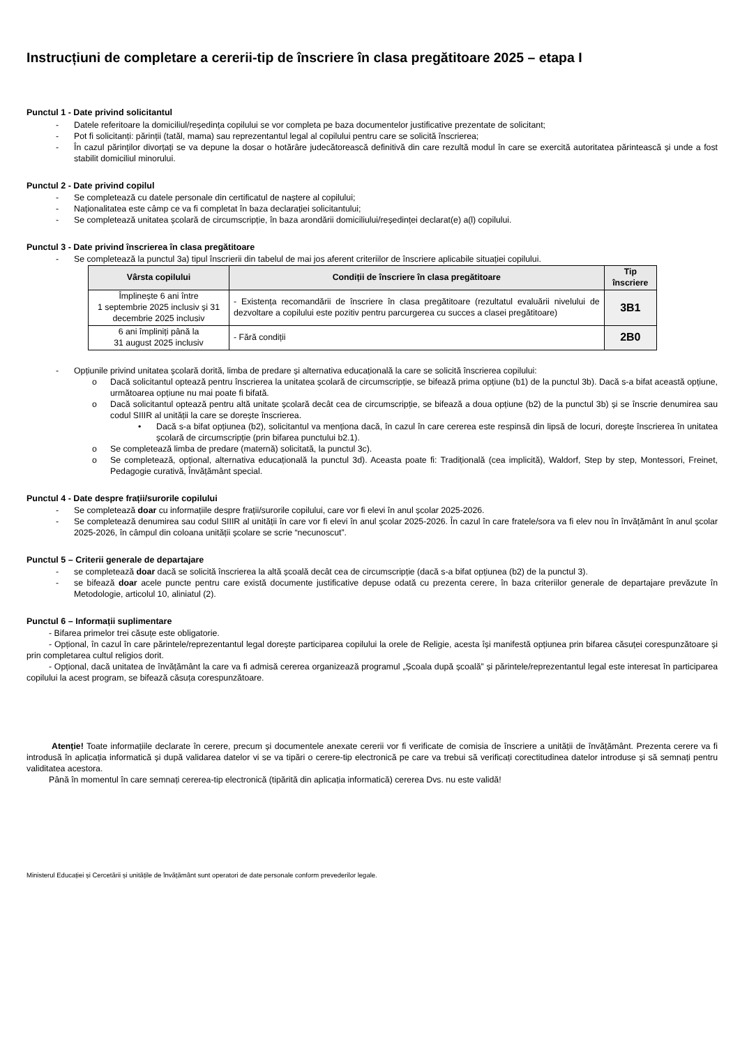Instrucțiuni de completare a cererii-tip de înscriere în clasa pregătitoare 2025 – etapa I
Punctul 1 - Date privind solicitantul
- Datele referitoare la domiciliul/reședința copilului se vor completa pe baza documentelor justificative prezentate de solicitant;
- Pot fi solicitanți: părinții (tatăl, mama) sau reprezentantul legal al copilului pentru care se solicită înscrierea;
- În cazul părinților divorțați se va depune la dosar o hotărâre judecătorească definitivă din care rezultă modul în care se exercită autoritatea părintească și unde a fost stabilit domiciliul minorului.
Punctul 2 - Date privind copilul
- Se completează cu datele personale din certificatul de naștere al copilului;
- Naționalitatea este câmp ce va fi completat în baza declarației solicitantului;
- Se completează unitatea școlară de circumscripție, în baza arondării domiciliului/reședinței declarat(e) a(l) copilului.
Punctul 3 - Date privind înscrierea în clasa pregătitoare
- Se completează la punctul 3a) tipul înscrierii din tabelul de mai jos aferent criteriilor de înscriere aplicabile situației copilului.
| Vârsta copilului | Condiții de înscriere în clasa pregătitoare | Tip înscriere |
| --- | --- | --- |
| Împlinește 6 ani între 1 septembrie 2025 inclusiv și 31 decembrie 2025 inclusiv | - Existența recomandării de înscriere în clasa pregătitoare (rezultatul evaluării nivelului de dezvoltare a copilului este pozitiv pentru parcurgerea cu succes a clasei pregătitoare) | 3B1 |
| 6 ani împliniți până la 31 august 2025 inclusiv | - Fără condiții | 2B0 |
- Opțiunile privind unitatea școlară dorită, limba de predare și alternativa educațională la care se solicită înscrierea copilului:
o Dacă solicitantul optează pentru înscrierea la unitatea școlară de circumscripție, se bifează prima opțiune (b1) de la punctul 3b). Dacă s-a bifat această opțiune, următoarea opțiune nu mai poate fi bifată.
o Dacă solicitantul optează pentru altă unitate școlară decât cea de circumscripție, se bifează a doua opțiune (b2) de la punctul 3b) și se înscrie denumirea sau codul SIIIR al unității la care se dorește înscrierea.
• Dacă s-a bifat opțiunea (b2), solicitantul va menționa dacă, în cazul în care cererea este respinsă din lipsă de locuri, dorește înscrierea în unitatea școlară de circumscripție (prin bifarea punctului b2.1).
o Se completează limba de predare (maternă) solicitată, la punctul 3c).
o Se completează, opțional, alternativa educațională la punctul 3d). Aceasta poate fi: Tradițională (cea implicită), Waldorf, Step by step, Montessori, Freinet, Pedagogie curativă, Învățământ special.
Punctul 4 - Date despre frații/surorile copilului
- Se completează doar cu informațiile despre frații/surorile copilului, care vor fi elevi în anul școlar 2025-2026.
- Se completează denumirea sau codul SIIIR al unității în care vor fi elevi în anul școlar 2025-2026. În cazul în care fratele/sora va fi elev nou în învățământ în anul școlar 2025-2026, în câmpul din coloana unității școlare se scrie “necunoscut”.
Punctul 5 – Criterii generale de departajare
- se completează doar dacă se solicită înscrierea la altă școală decât cea de circumscripție (dacă s-a bifat opțiunea (b2) de la punctul 3).
- se bifează doar acele puncte pentru care există documente justificative depuse odată cu prezenta cerere, în baza criteriilor generale de departajare prevăzute în Metodologie, articolul 10, aliniatul (2).
Punctul 6 – Informații suplimentare
- Bifarea primelor trei căsuțe este obligatorie.
- Opțional, în cazul în care părintele/reprezentantul legal dorește participarea copilului la orele de Religie, acesta își manifestă opțiunea prin bifarea căsuței corespunzătoare și prin completarea cultul religios dorit.
- Opțional, dacă unitatea de învățământ la care va fi admisă cererea organizează programul „Școala după școală” și părintele/reprezentantul legal este interesat în participarea copilului la acest program, se bifează căsuța corespunzătoare.
Atenție! Toate informațiile declarate în cerere, precum și documentele anexate cererii vor fi verificate de comisia de înscriere a unității de învățământ. Prezenta cerere va fi introdusă în aplicația informatică și după validarea datelor vi se va tipări o cerere-tip electronică pe care va trebui să verificați corectitudinea datelor introduse și să semnați pentru validitatea acestora.
Până în momentul în care semnați cererea-tip electronică (tipărită din aplicația informatică) cererea Dvs. nu este validă!
Ministerul Educației și Cercetării și unitățile de învățământ sunt operatori de date personale conform prevederilor legale.